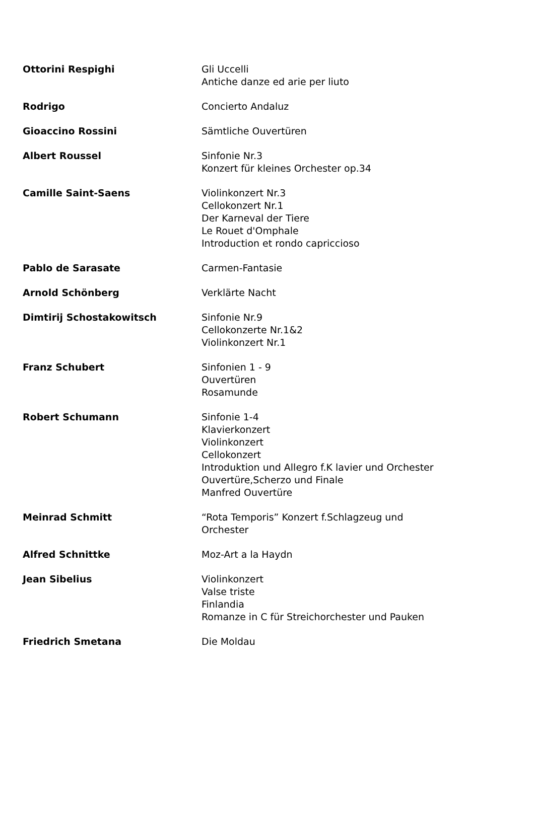| Ottorini Respighi | Gli Uccelli Antiche danze ed arie per liuto |
| Rodrigo | Concierto Andaluz |
| Gioaccino Rossini | Sämtliche Ouvertüren |
| Albert Roussel | Sinfonie Nr.3 Konzert für kleines Orchester op.34 |
| Camille Saint-Saens | Violinkonzert Nr.3 Cellokonzert Nr.1 Der Karneval der Tiere Le Rouet d'Omphale Introduction et rondo capriccioso |
| Pablo de Sarasate | Carmen-Fantasie |
| Arnold Schönberg | Verklärte Nacht |
| Dimtirij Schostakowitsch | Sinfonie Nr.9 Cellokonzerte Nr.1&2 Violinkonzert Nr.1 |
| Franz Schubert | Sinfonien 1 - 9 Ouvertüren Rosamunde |
| Robert Schumann | Sinfonie 1-4 Klavierkonzert Violinkonzert Cellokonzert Introduktion und Allegro f.K lavier und Orchester Ouvertüre,Scherzo und Finale Manfred Ouvertüre |
| Meinrad Schmitt | “Rota Temporis” Konzert f.Schlagzeug und Orchester |
| Alfred Schnittke | Moz-Art a la Haydn |
| Jean Sibelius | Violinkonzert Valse triste Finlandia Romanze in C für Streichorchester und Pauken |
| Friedrich Smetana | Die Moldau |